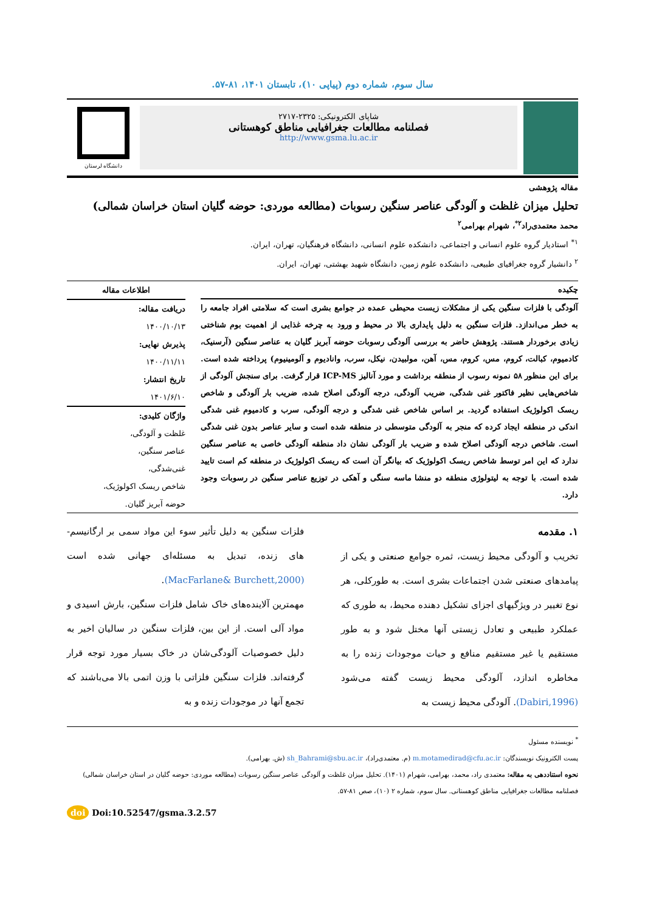سال سوم، شماره دوم (پیاپی ۱۰)، تابستان ۱۴۰۱، ۸۱-۵۷.
شاپای الکترونیکی: ۲۳۲۵-۲۷۱۷
فصلنامه مطالعات جغرافیایی مناطق کوهستانی
http://www.gsma.lu.ac.ir
دانشگاه لرستان
مقاله پژوهشی
تحلیل میزان غلظت و آلودگی عناصر سنگین رسوبات (مطالعه موردی: حوضه گلیان استان خراسان شمالی)
محمد معتمدی‌راد<sup>۲*</sup>، شهرام بهرامی<sup>۲</sup>
<sup>۱*</sup> استادیار گروه علوم انسانی و اجتماعی، دانشکده علوم انسانی، دانشگاه فرهنگیان، تهران، ایران.
<sup>۲</sup> دانشیار گروه جغرافیای طبیعی، دانشکده علوم زمین، دانشگاه شهید بهشتی، تهران، ایران.
چکیده
آلودگی با فلزات سنگین یکی از مشکلات زیست محیطی عمده در جوامع بشری است که سلامتی افراد جامعه را به خطر می‌اندازد. فلزات سنگین به دلیل پایداری بالا در محیط و ورود به چرخه غذایی از اهمیت بوم شناختی زیادی برخوردار هستند. پژوهش حاضر به بررسی آلودگی رسوبات حوضه آبریز گلیان به عناصر سنگین (آرسنیک، کادمیوم، کبالت، کروم، مس، کروم، مس، آهن، مولبیدن، نیکل، سرب، وانادیوم و آلومینیوم) پرداخته شده است. برای این منظور ۵۸ نمونه رسوب از منطقه برداشت و مورد آنالیز ICP-MS قرار گرفت. برای سنجش آلودگی از شاخص‌هایی نظیر فاکتور غنی شدگی، ضریب آلودگی، درجه آلودگی اصلاح شده، ضریب بار آلودگی و شاخص ریسک اکولوژیک استفاده گردید. بر اساس شاخص غنی شدگی و درجه آلودگی، سرب و کادمیوم غنی شدگی اندکی در منطقه ایجاد کرده که منجر به آلودگی متوسطی در منطقه شده است و سایر عناصر بدون غنی شدگی است. شاخص درجه آلودگی اصلاح شده و ضریب بار آلودگی نشان داد منطقه آلودگی خاصی به عناصر سنگین ندارد که این امر توسط شاخص ریسک اکولوژیک که بیانگر آن است که ریسک اکولوژیک در منطقه کم است تایید شده است. با توجه به لیتولوژی منطقه دو منشا ماسه سنگی و آهکی در توزیع عناصر سنگین در رسوبات وجود دارد.
اطلاعات مقاله
دریافت مقاله:
۱۴۰۰/۱۰/۱۳
پذیرش نهایی:
۱۴۰۰/۱۱/۱۱
تاریخ انتشار:
۱۴۰۱/۶/۱۰
واژگان کلیدی:
غلظت و آلودگی،
عناصر سنگین،
غنی‌شدگی،
شاخص ریسک اکولوژیک،
حوضه آبریز گلیان.
۱. مقدمه
تخریب و آلودگی محیط زیست، ثمره جوامع صنعتی و یکی از پیامدهای صنعتی شدن اجتماعات بشری است. به طورکلی، هر نوع تغییر در ویژگیهای اجزای تشکیل دهنده محیط، به طوری که عملکرد طبیعی و تعادل زیستی آنها مختل شود و به طور مستقیم یا غیر مستقیم منافع و حیات موجودات زنده را به مخاطره اندازد، آلودگی محیط زیست گفته می‌شود (Dabiri,1996). آلودگی محیط زیست به
فلزات سنگین به دلیل تأثیر سوء این مواد سمی بر ارگانیسم-های زنده، تبدیل به مسئله‌ای جهانی شده است (MacFarlane& Burchett,2000).
مهمترین آلاینده‌های خاک شامل فلزات سنگین، بارش اسیدی و مواد آلی است. از این بین، فلزات سنگین در سالیان اخیر به دلیل خصوصیات آلودگی‌شان در خاک بسیار مورد توجه قرار گرفته‌اند. فلزات سنگین فلزاتی با وزن اتمی بالا می‌باشند که تجمع آنها در موجودات زنده و به
<sup>*</sup> نویسنده مسئول
پست الکترونیک نویسندگان: m.motamedirad@cfu.ac.ir (م. معتمدی‌راد)، sh_Bahrami@sbu.ac.ir (ش. بهرامی).
نحوه استناددهی به مقاله: معتمدی راد، محمد، بهرامی، شهرام (۱۴۰۱). تحلیل میزان غلظت و آلودگی عناصر سنگین رسوبات (مطالعه موردی: حوضه گلیان در استان خراسان شمالی) فصلنامه مطالعات جغرافیایی مناطق کوهستانی. سال سوم، شماره ۲ (۱۰)، صص ۸۱-۵۷.
doi Doi:10.52547/gsma.3.2.57